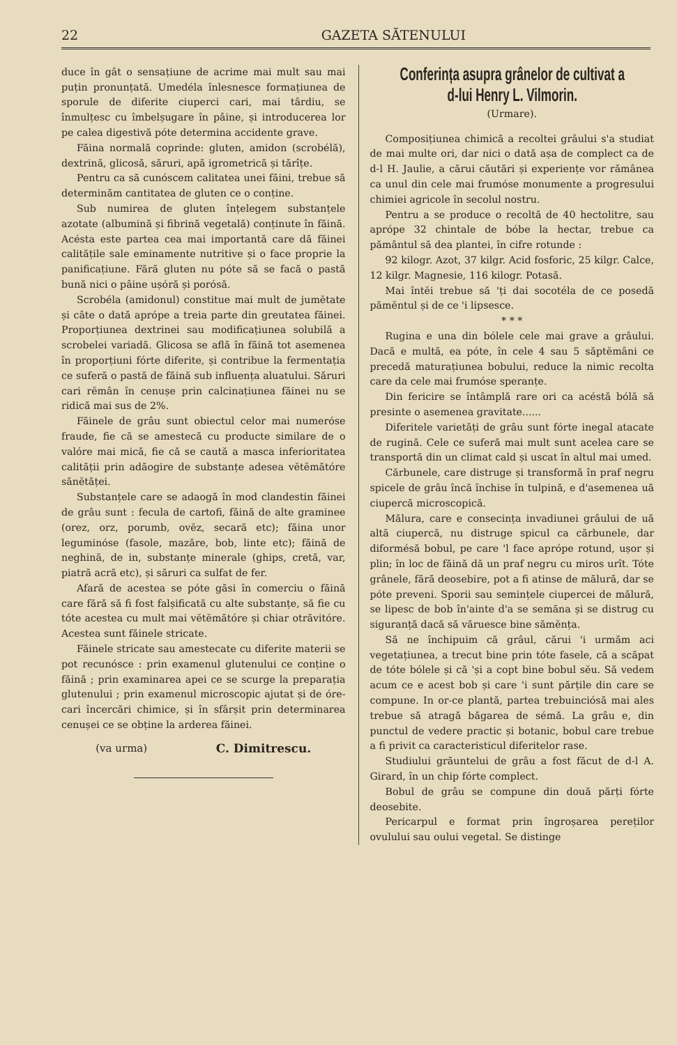22 GAZETA SĂTENULUI
duce în gât o sensațiune de acrime mai mult sau mai puțin pronunțată. Umedéla înlesnesce formațiunea de sporule de diferite ciuperci cari, mai târdiu, se înmulțesc cu îmbelșugare în pâine, și introducerea lor pe calea digestivă póte determina accidente grave.
Făina normală coprinde: gluten, amidon (scrobélă), dextrină, glicosă, săruri, apă igrometrică și tărîțe.
Pentru ca să cunóscem calitatea unei făini, trebue să determinăm cantitatea de gluten ce o conține.
Sub numirea de gluten înțelegem substanțele azotate (albumină și fibrină vegetală) conținute în făină. Acésta este partea cea mai importantă care dă făinei calitățile sale eminamente nutritive și o face proprie la panificațiune. Fără gluten nu póte să se facă o pastă bună nici o pâine ușóră și porósă.
Scrobéla (amidonul) constitue mai mult de jumĕtate și câte o dată aprópe a treia parte din greutatea făinei. Proporțiunea dextrinei sau modificațiunea solubilă a scrobelei variadă. Glicosa se află în făină tot asemenea în proporțiuni fórte diferite, și contribue la fermentația ce suferă o pastă de făină sub influența aluatului. Săruri cari rĕmân în cenușe prin calcinațiunea făinei nu se ridică mai sus de 2%.
Făinele de grâu sunt obiectul celor mai numeróse fraude, fie că se amestecă cu producte similare de o valóre mai mică, fie că se caută a masca inferioritatea calității prin adăogire de substanțe adesea vĕtĕmătóre sănĕtăței.
Substanțele care se adaogă în mod clandestin făinei de grâu sunt : fecula de cartofi, făină de alte graminee (orez, orz, porumb, ovĕz, secară etc); făina unor leguminóse (fasole, mazăre, bob, linte etc); făină de neghină, de in, substanțe minerale (ghips, cretă, var, piatră acră etc), și săruri ca sulfat de fer.
Afară de acestea se póte găsi în comerciu o făină care fără să fi fost falșificată cu alte substanțe, să fie cu tóte acestea cu mult mai vĕtĕmătóre și chiar otrăvitóre. Acestea sunt făinele stricate.
Făinele stricate sau amestecate cu diferite materii se pot recunósce : prin examenul glutenului ce conține o făină ; prin examinarea apei ce se scurge la preparația glutenului ; prin examenul microscopic ajutat și de óre-cari încercări chimice, și în sfârșit prin determinarea cenușei ce se obține la arderea făinei.
(va urma) C. Dimitrescu.
Conferința asupra grânelor de cultivat a d-lui Henry L. Vilmorin.
(Urmare).
Composițiunea chimică a recoltei grâului s'a studiat de mai multe ori, dar nici o dată așa de complect ca de d-l H. Jaulie, a cărui căutări și experiențe vor rămânea ca unul din cele mai frumóse monumente a progresului chimiei agricole în secolul nostru.
Pentru a se produce o recoltă de 40 hectolitre, sau aprópe 32 chintale de bóbe la hectar, trebue ca pământul să dea plantei, în cifre rotunde :
92 kilogr. Azot, 37 kilgr. Acid fosforic, 25 kilgr. Calce, 12 kilgr. Magnesie, 116 kilogr. Potasă.
Mai întĕi trebue să 'ți dai socotéla de ce posedă pămĕntul și de ce 'i lipsesce.
* * *
Rugina e una din bólele cele mai grave a grâului. Dacă e multă, ea póte, în cele 4 sau 5 săptĕmâni ce precedă maturațiunea bobului, reduce la nimic recolta care da cele mai frumóse speranțe.
Din fericire se întâmplă rare ori ca acéstă bólă să presinte o asemenea gravitate......
Diferitele varietăți de grâu sunt fórte inegal atacate de rugină. Cele ce suferă mai mult sunt acelea care se transportă din un climat cald și uscat în altul mai umed.
Cărbunele, care distruge și transformă în praf negru spicele de grâu încă închise în tulpină, e d'asemenea uă ciupercă microscopică.
Mălura, care e consecința invadiunei grâului de uă altă ciupercă, nu distruge spicul ca cărbunele, dar diformésă bobul, pe care 'l face aprópe rotund, ușor și plin; în loc de făină dă un praf negru cu miros urît. Tóte grânele, fără deosebire, pot a fi atinse de mălură, dar se póte preveni. Sporii sau semințele ciupercei de mălură, se lipesc de bob în'ainte d'a se semăna și se distrug cu siguranță dacă să văruesce bine sămĕnța.
Să ne închipuim că grâul, cărui 'i urmăm aci vegetațiunea, a trecut bine prin tóte fasele, că a scăpat de tóte bólele și că 'și a copt bine bobul sĕu. Să vedem acum ce e acest bob și care 'i sunt părțile din care se compune. In or-ce plantă, partea trebuinciósă mai ales trebue să atragă băgarea de sémă. La grâu e, din punctul de vedere practic și botanic, bobul care trebue a fi privit ca caracteristicul diferitelor rase.
Studiului grăuntelui de grâu a fost făcut de d-l A. Girard, în un chip fórte complect.
Bobul de grâu se compune din două părți fórte deosebite.
Pericarpul e format prin îngroșarea pereților ovulului sau oului vegetal. Se distinge